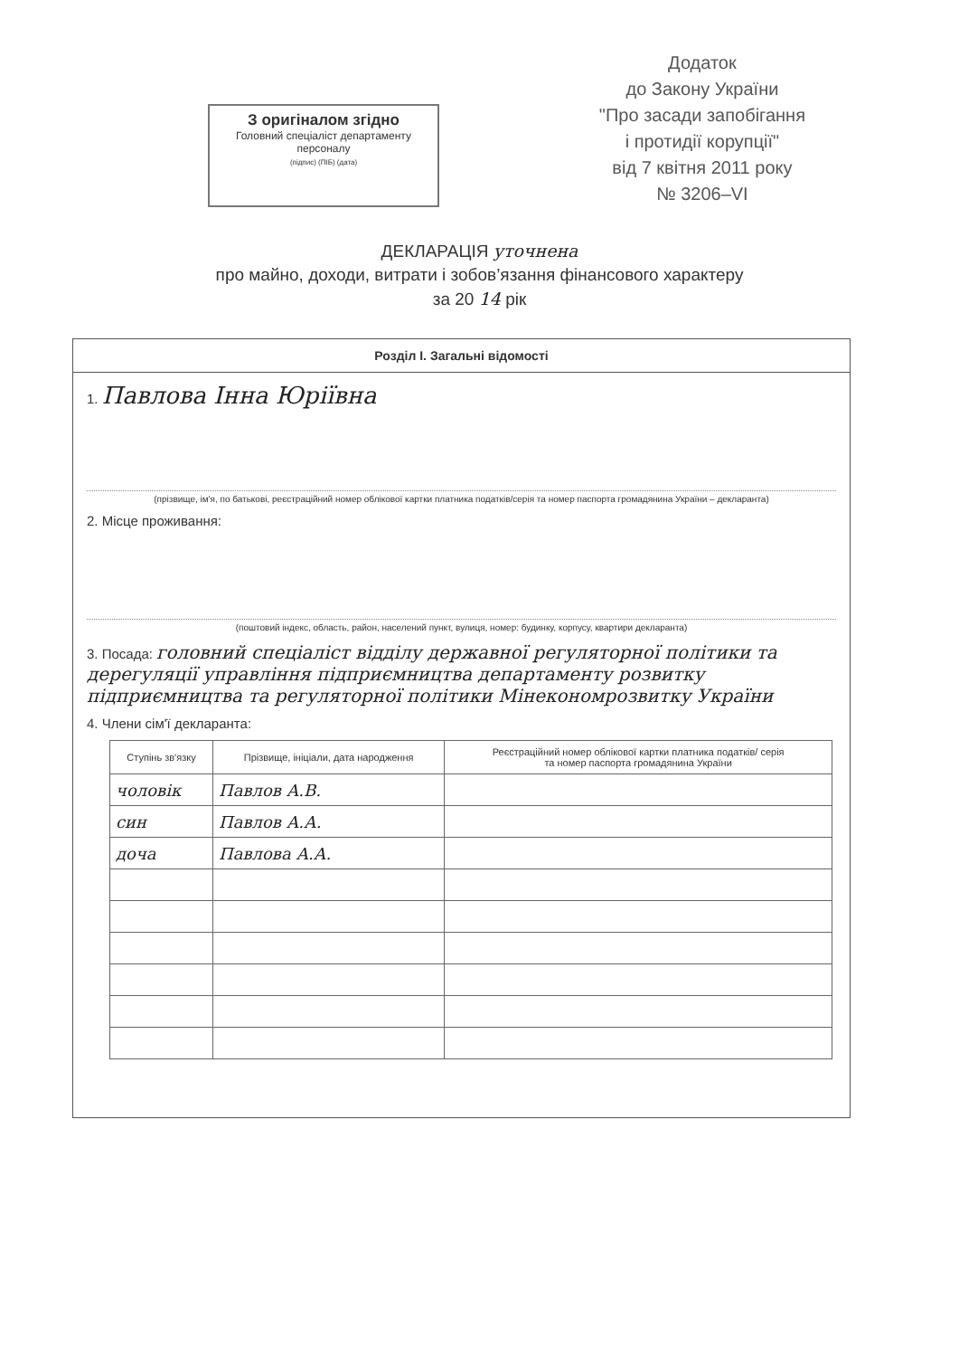З оригіналом згідно
Головний спеціаліст департаменту персоналу
(підпис) (ПІБ) (дата)
Додаток
до Закону України
"Про засади запобігання
і протидії корупції"
від 7 квітня 2011 року
№ 3206–VI
ДЕКЛАРАЦІЯ уточнена
про майно, доходи, витрати і зобов’язання фінансового характеру
за 20 14 рік
Розділ I. Загальні відомості
1. Павлова Інна Юріївна
(прізвище, ім'я, по батькові, реєстраційний номер облікової картки платника податків/серія та номер паспорта громадянина України – декларанта)
2. Місце проживання:
(поштовий індекс, область, район, населений пункт, вулиця, номер: будинку, корпусу, квартири декларанта)
3. Посада: головний спеціаліст відділу державної регуляторної політики та дерегуляції управління підприємництва департаменту розвитку підприємництва та регуляторної політики Мінекономрозвитку України
4. Члени сім'ї декларанта:
| Ступінь зв'язку | Прізвище, ініціали, дата народження | Реєстраційний номер облікової картки платника податків/ серія та номер паспорта громадянина України |
| --- | --- | --- |
| чоловік | Павлов А.В. | |
| син | Павлов А.А. | |
| доча | Павлова А.А. | |